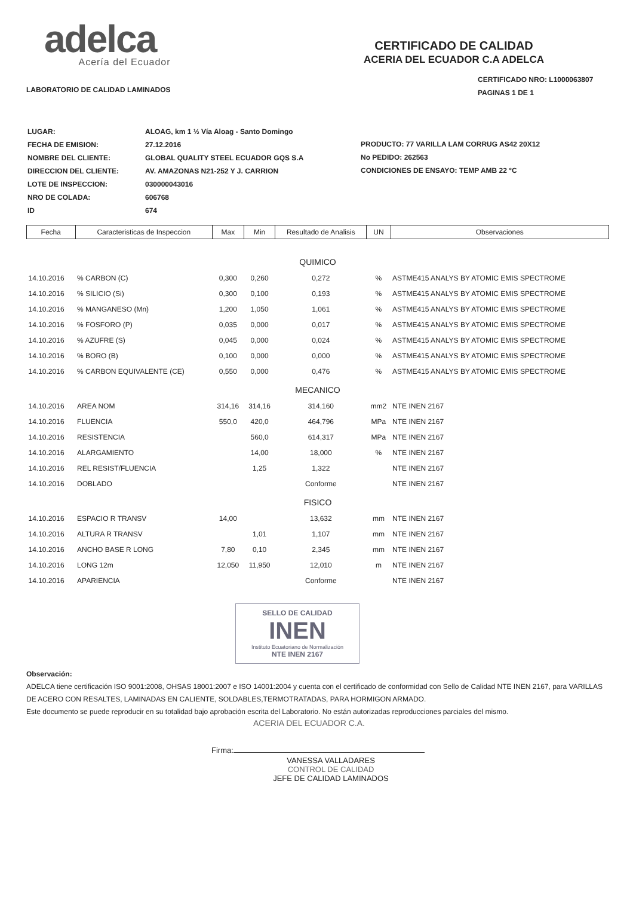adelca
Acería del Ecuador
LABORATORIO DE CALIDAD LAMINADOS
CERTIFICADO DE CALIDAD
ACERIA DEL ECUADOR C.A ADELCA
CERTIFICADO NRO: L1000063807
PAGINAS 1 DE 1
| LUGAR: | ALOAG, km 1 ½ Vía Aloag - Santo Domingo |
| FECHA DE EMISION: | 27.12.2016 |
| NOMBRE DEL CLIENTE: | GLOBAL QUALITY STEEL ECUADOR GQS S.A |
| DIRECCION DEL CLIENTE: | AV. AMAZONAS N21-252 Y J. CARRION |
| LOTE DE INSPECCION: | 030000043016 |
| NRO DE COLADA: | 606768 |
| ID | 674 |
PRODUCTO: 77 VARILLA LAM CORRUG AS42 20X12
No PEDIDO: 262563
CONDICIONES DE ENSAYO: TEMP AMB 22 °C
| Fecha | Caracteristicas de Inspeccion | Max | Min | Resultado de Analisis | UN | Observaciones |
| --- | --- | --- | --- | --- | --- | --- |
| QUIMICO | | | | | | |
| 14.10.2016 | % CARBON (C) | 0,300 | 0,260 | 0,272 | % | ASTME415 ANALYS BY ATOMIC EMIS SPECTROME |
| 14.10.2016 | % SILICIO (Si) | 0,300 | 0,100 | 0,193 | % | ASTME415 ANALYS BY ATOMIC EMIS SPECTROME |
| 14.10.2016 | % MANGANESO (Mn) | 1,200 | 1,050 | 1,061 | % | ASTME415 ANALYS BY ATOMIC EMIS SPECTROME |
| 14.10.2016 | % FOSFORO (P) | 0,035 | 0,000 | 0,017 | % | ASTME415 ANALYS BY ATOMIC EMIS SPECTROME |
| 14.10.2016 | % AZUFRE (S) | 0,045 | 0,000 | 0,024 | % | ASTME415 ANALYS BY ATOMIC EMIS SPECTROME |
| 14.10.2016 | % BORO (B) | 0,100 | 0,000 | 0,000 | % | ASTME415 ANALYS BY ATOMIC EMIS SPECTROME |
| 14.10.2016 | % CARBON EQUIVALENTE (CE) | 0,550 | 0,000 | 0,476 | % | ASTME415 ANALYS BY ATOMIC EMIS SPECTROME |
| MECANICO | | | | | | |
| 14.10.2016 | AREA NOM | 314,16 | 314,16 | 314,160 | mm2 | NTE INEN 2167 |
| 14.10.2016 | FLUENCIA | 550,0 | 420,0 | 464,796 | MPa | NTE INEN 2167 |
| 14.10.2016 | RESISTENCIA | | 560,0 | 614,317 | MPa | NTE INEN 2167 |
| 14.10.2016 | ALARGAMIENTO | | 14,00 | 18,000 | % | NTE INEN 2167 |
| 14.10.2016 | REL RESIST/FLUENCIA | | 1,25 | 1,322 | | NTE INEN 2167 |
| 14.10.2016 | DOBLADO | | | Conforme | | NTE INEN 2167 |
| FISICO | | | | | | |
| 14.10.2016 | ESPACIO R TRANSV | 14,00 | | 13,632 | mm | NTE INEN 2167 |
| 14.10.2016 | ALTURA R TRANSV | | 1,01 | 1,107 | mm | NTE INEN 2167 |
| 14.10.2016 | ANCHO BASE R LONG | 7,80 | 0,10 | 2,345 | mm | NTE INEN 2167 |
| 14.10.2016 | LONG 12m | 12,050 | 11,950 | 12,010 | m | NTE INEN 2167 |
| 14.10.2016 | APARIENCIA | | | Conforme | | NTE INEN 2167 |
SELLO DE CALIDAD
INEN
Instituto Ecuatoriano de Normalización
NTE INEN 2167
Observación:
ADELCA tiene certificación ISO 9001:2008, OHSAS 18001:2007 e ISO 14001:2004 y cuenta con el certificado de conformidad con Sello de Calidad NTE INEN 2167, para VARILLAS DE ACERO CON RESALTES, LAMINADAS EN CALIENTE, SOLDABLES,TERMOTRATADAS, PARA HORMIGON ARMADO.
Este documento se puede reproducir en su totalidad bajo aprobación escrita del Laboratorio. No están autorizadas reproducciones parciales del mismo.
ACERIA DEL ECUADOR C.A.
Firma:
VANESSA VALLADARES
CONTROL DE CALIDAD
JEFE DE CALIDAD LAMINADOS